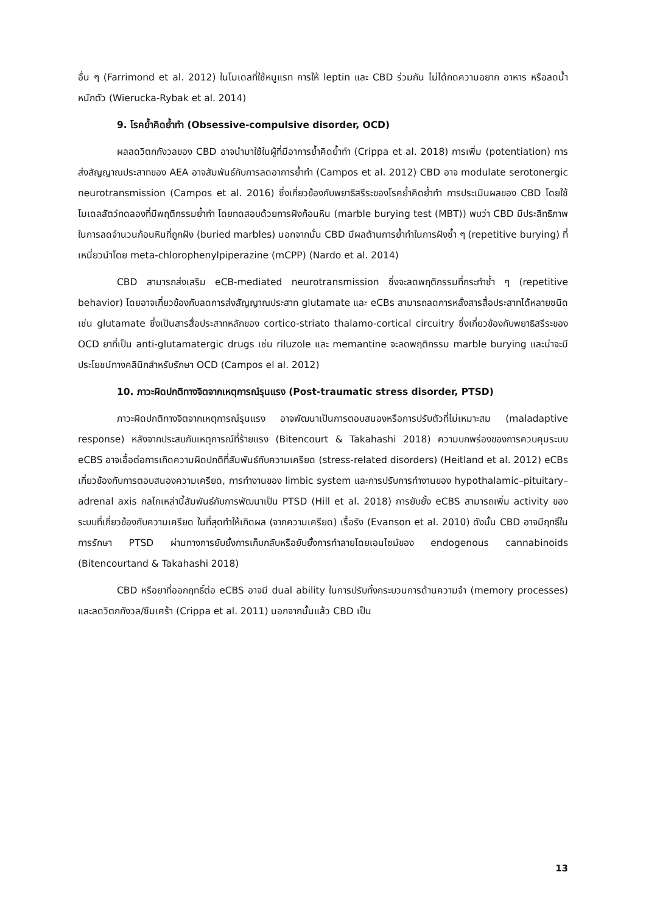อื่น ๆ (Farrimond et al. 2012) ในโมเดลที่ใช้หนูแรท การให้ leptin และ CBD ร่วมกัน ไม่ได้กดความอยาก อาหาร หรือลดน้ำหนักตัว (Wierucka-Rybak et al. 2014)
9. โรคย้ำคิดย้ำทำ (Obsessive-compulsive disorder, OCD)
ผลลดวิตกกังวลของ CBD อาจนำมาใช้ในผู้ที่มีอาการย้ำคิดย้ำทำ (Crippa et al. 2018) การเพิ่ม (potentiation) การส่งสัญญาณประสาทของ AEA อาจสัมพันธ์กับการลดอาการย้ำทำ (Campos et al. 2012) CBD อาจ modulate serotonergic neurotransmission (Campos et al. 2016) ซึ่งเกี่ยวข้องกับพยาธิสรีระของโรคย้ำคิดย้ำทำ การประเมินผลของ CBD โดยใช้โมเดลสัตว์ทดลองที่มีพฤติกรรมย้ำทำ โดยทดสอบด้วยการฝังก้อนหิน (marble burying test (MBT)) พบว่า CBD มีประสิทธิภาพในการลดจำนวนก้อนหินที่ถูกฝัง (buried marbles) นอกจากนั้น CBD มีผลต้านการย้ำทำในการฝังซ้ำ ๆ (repetitive burying) ที่เหนี่ยวนำโดย meta-chlorophenylpiperazine (mCPP) (Nardo et al. 2014)
CBD สามารถส่งเสริม eCB-mediated neurotransmission ซึ่งจะลดพฤติกรรมที่กระทำซ้ำ ๆ (repetitive behavior) โดยอาจเกี่ยวข้องกับลดการส่งสัญญาณประสาท glutamate และ eCBs สามารถลดการหลั่งสารสื่อประสาทได้หลายชนิด เช่น glutamate ซึ่งเป็นสารสื่อประสาทหลักของ cortico-striato thalamo-cortical circuitry ซึ่งเกี่ยวข้องกับพยาธิสรีระของ OCD ยาที่เป็น anti-glutamatergic drugs เช่น riluzole และ memantine จะลดพฤติกรรม marble burying และน่าจะมีประโยชน์ทางคลินิกสำหรับรักษา OCD (Campos el al. 2012)
10. ภาวะผิดปกติทางจิตจากเหตุการณ์รุนแรง (Post-traumatic stress disorder, PTSD)
ภาวะผิดปกติทางจิตจากเหตุการณ์รุนแรง อาจพัฒนาเป็นการตอบสนองหรือการปรับตัวที่ไม่เหมาะสม (maladaptive response) หลังจากประสบกับเหตุการณ์ที่ร้ายแรง (Bitencourt & Takahashi 2018) ความบกพร่องของการควบคุมระบบ eCBS อาจเอื้อต่อการเกิดความผิดปกติที่สัมพันธ์กับความเครียด (stress-related disorders) (Heitland et al. 2012) eCBs เกี่ยวข้องกับการตอบสนองความเครียด, การทำงานของ limbic system และการปรับการทำงานของ hypothalamic–pituitary–adrenal axis กลไกเหล่านี้สัมพันธ์กับการพัฒนาเป็น PTSD (Hill et al. 2018) การยับยั้ง eCBS สามารถเพิ่ม activity ของระบบที่เกี่ยวข้องกับความเครียด ในที่สุดทำให้เกิดผล (จากความเครียด) เรื้อรัง (Evanson et al. 2010) ดังนั้น CBD อาจมีฤทธิ์ในการรักษา PTSD ผ่านทางการยับยั้งการเก็บกลับหรือยับยั้งการทำลายโดยเอนไซม์ของ endogenous cannabinoids (Bitencourtand & Takahashi 2018)
CBD หรือยาที่ออกฤทธิ์ต่อ eCBS อาจมี dual ability ในการปรับทั้งกระบวนการด้านความจำ (memory processes) และลดวิตกกังวล/ซึมเศร้า (Crippa et al. 2011) นอกจากนั้นแล้ว CBD เป็น
13